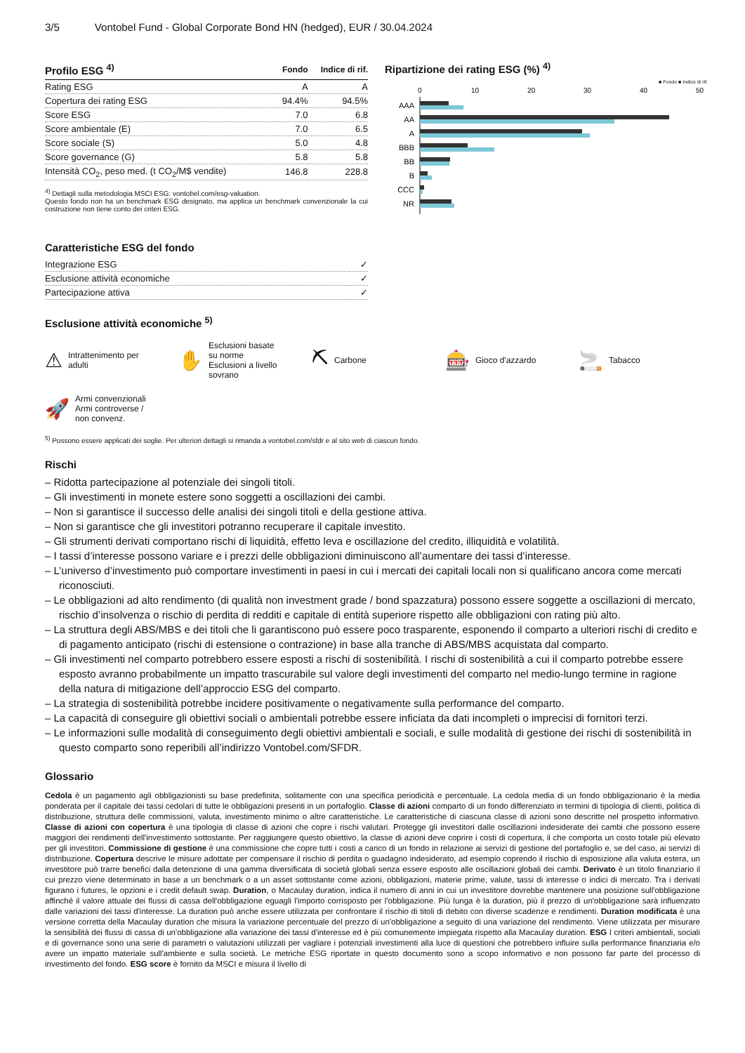3/5 Vontobel Fund - Global Corporate Bond HN (hedged), EUR / 30.04.2024
| Profilo ESG <sup>4)</sup> | Fondo | Indice di rif. |
| --- | --- | --- |
| Rating ESG | A | A |
| Copertura dei rating ESG | 94.4% | 94.5% |
| Score ESG | 7.0 | 6.8 |
| Score ambientale (E) | 7.0 | 6.5 |
| Score sociale (S) | 5.0 | 4.8 |
| Score governance (G) | 5.8 | 5.8 |
| Intensità CO<sub>2</sub>, peso med. (t CO<sub>2</sub>/M$ vendite) | 146.8 | 228.8 |
<sup>4)</sup> Dettagli sulla metodologia MSCI ESG: vontobel.com/esg-valuation.
Questo fondo non ha un benchmark ESG designato, ma applica un benchmark convenzionale la cui costruzione non tiene conto dei criteri ESG.
Ripartizione dei rating ESG (%) <sup>4)</sup>
■ Fondo ■ Indice di rif.
0
10
20
30
40
50
AAA
AA
A
BBB
BB
B
CCC
NR
Caratteristiche ESG del fondo
| Integrazione ESG | ✓ |
| Esclusione attività economiche | ✓ |
| Partecipazione attiva | ✓ |
Esclusione attività economiche <sup>5)</sup>
⚠ Intrattenimento per adulti
✋ Esclusioni basate su norme
Esclusioni a livello sovrano
⛏ Carbone
🎰 Gioco d'azzardo
🚬 Tabacco
🚀 Armi convenzionali
Armi controverse / non convenz.
<sup>5)</sup> Possono essere applicati dei soglie. Per ulteriori dettagli si rimanda a vontobel.com/sfdr e al sito web di ciascun fondo.
Rischi
– Ridotta partecipazione al potenziale dei singoli titoli.
– Gli investimenti in monete estere sono soggetti a oscillazioni dei cambi.
– Non si garantisce il successo delle analisi dei singoli titoli e della gestione attiva.
– Non si garantisce che gli investitori potranno recuperare il capitale investito.
– Gli strumenti derivati comportano rischi di liquidità, effetto leva e oscillazione del credito, illiquidità e volatilità.
– I tassi d’interesse possono variare e i prezzi delle obbligazioni diminuiscono all’aumentare dei tassi d’interesse.
– L’universo d’investimento può comportare investimenti in paesi in cui i mercati dei capitali locali non si qualificano ancora come mercati riconosciuti.
– Le obbligazioni ad alto rendimento (di qualità non investment grade / bond spazzatura) possono essere soggette a oscillazioni di mercato, rischio d’insolvenza o rischio di perdita di redditi e capitale di entità superiore rispetto alle obbligazioni con rating più alto.
– La struttura degli ABS/MBS e dei titoli che li garantiscono può essere poco trasparente, esponendo il comparto a ulteriori rischi di credito e di pagamento anticipato (rischi di estensione o contrazione) in base alla tranche di ABS/MBS acquistata dal comparto.
– Gli investimenti nel comparto potrebbero essere esposti a rischi di sostenibilità. I rischi di sostenibilità a cui il comparto potrebbe essere esposto avranno probabilmente un impatto trascurabile sul valore degli investimenti del comparto nel medio-lungo termine in ragione della natura di mitigazione dell’approccio ESG del comparto.
– La strategia di sostenibilità potrebbe incidere positivamente o negativamente sulla performance del comparto.
– La capacità di conseguire gli obiettivi sociali o ambientali potrebbe essere inficiata da dati incompleti o imprecisi di fornitori terzi.
– Le informazioni sulle modalità di conseguimento degli obiettivi ambientali e sociali, e sulle modalità di gestione dei rischi di sostenibilità in questo comparto sono reperibili all’indirizzo Vontobel.com/SFDR.
Glossario
Cedola è un pagamento agli obbligazionisti su base predefinita, solitamente con una specifica periodicità e percentuale. La cedola media di un fondo obbligazionario è la media ponderata per il capitale dei tassi cedolari di tutte le obbligazioni presenti in un portafoglio. Classe di azioni comparto di un fondo differenziato in termini di tipologia di clienti, politica di distribuzione, struttura delle commissioni, valuta, investimento minimo o altre caratteristiche. Le caratteristiche di ciascuna classe di azioni sono descritte nel prospetto informativo. Classe di azioni con copertura è una tipologia di classe di azioni che copre i rischi valutari. Protegge gli investitori dalle oscillazioni indesiderate dei cambi che possono essere maggiori dei rendimenti dell'investimento sottostante. Per raggiungere questo obiettivo, la classe di azioni deve coprire i costi di copertura, il che comporta un costo totale più elevato per gli investitori. Commissione di gestione è una commissione che copre tutti i costi a carico di un fondo in relazione ai servizi di gestione del portafoglio e, se del caso, ai servizi di distribuzione. Copertura descrive le misure adottate per compensare il rischio di perdita o guadagno indesiderato, ad esempio coprendo il rischio di esposizione alla valuta estera, un investitore può trarre benefici dalla detenzione di una gamma diversificata di società globali senza essere esposto alle oscillazioni globali dei cambi. Derivato è un titolo finanziario il cui prezzo viene determinato in base a un benchmark o a un asset sottostante come azioni, obbligazioni, materie prime, valute, tassi di interesse o indici di mercato. Tra i derivati figurano i futures, le opzioni e i credit default swap. Duration, o Macaulay duration, indica il numero di anni in cui un investitore dovrebbe mantenere una posizione sull'obbligazione affinché il valore attuale dei flussi di cassa dell'obbligazione eguagli l'importo corrisposto per l'obbligazione. Più lunga è la duration, più il prezzo di un'obbligazione sarà influenzato dalle variazioni dei tassi d'interesse. La duration può anche essere utilizzata per confrontare il rischio di titoli di debito con diverse scadenze e rendimenti. Duration modificata è una versione corretta della Macaulay duration che misura la variazione percentuale del prezzo di un'obbligazione a seguito di una variazione del rendimento. Viene utilizzata per misurare la sensibilità dei flussi di cassa di un'obbligazione alla variazione dei tassi d'interesse ed è più comunemente impiegata rispetto alla Macaulay duration. ESG I criteri ambientali, sociali e di governance sono una serie di parametri o valutazioni utilizzati per vagliare i potenziali investimenti alla luce di questioni che potrebbero influire sulla performance finanziaria e/o avere un impatto materiale sull'ambiente e sulla società. Le metriche ESG riportate in questo documento sono a scopo informativo e non possono far parte del processo di investimento del fondo. ESG score è fornito da MSCI e misura il livello di